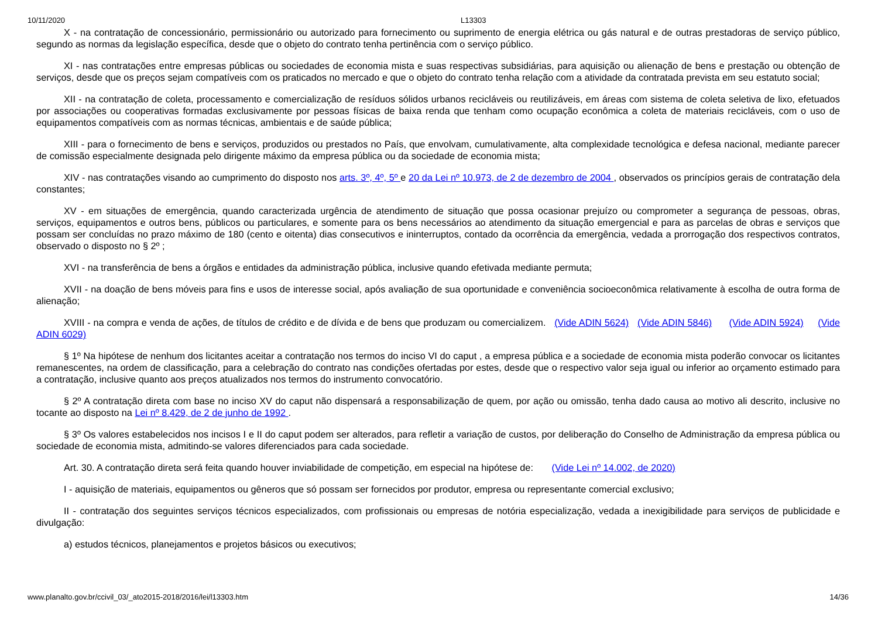10/11/2020 L13303
X - na contratação de concessionário, permissionário ou autorizado para fornecimento ou suprimento de energia elétrica ou gás natural e de outras prestadoras de serviço público, segundo as normas da legislação específica, desde que o objeto do contrato tenha pertinência com o serviço público.
XI - nas contratações entre empresas públicas ou sociedades de economia mista e suas respectivas subsidiárias, para aquisição ou alienação de bens e prestação ou obtenção de serviços, desde que os preços sejam compatíveis com os praticados no mercado e que o objeto do contrato tenha relação com a atividade da contratada prevista em seu estatuto social;
XII - na contratação de coleta, processamento e comercialização de resíduos sólidos urbanos recicláveis ou reutilizáveis, em áreas com sistema de coleta seletiva de lixo, efetuados por associações ou cooperativas formadas exclusivamente por pessoas físicas de baixa renda que tenham como ocupação econômica a coleta de materiais recicláveis, com o uso de equipamentos compatíveis com as normas técnicas, ambientais e de saúde pública;
XIII - para o fornecimento de bens e serviços, produzidos ou prestados no País, que envolvam, cumulativamente, alta complexidade tecnológica e defesa nacional, mediante parecer de comissão especialmente designada pelo dirigente máximo da empresa pública ou da sociedade de economia mista;
XIV - nas contratações visando ao cumprimento do disposto nos arts. 3º, 4º, 5º e 20 da Lei nº 10.973, de 2 de dezembro de 2004 , observados os princípios gerais de contratação dela constantes;
XV - em situações de emergência, quando caracterizada urgência de atendimento de situação que possa ocasionar prejuízo ou comprometer a segurança de pessoas, obras, serviços, equipamentos e outros bens, públicos ou particulares, e somente para os bens necessários ao atendimento da situação emergencial e para as parcelas de obras e serviços que possam ser concluídas no prazo máximo de 180 (cento e oitenta) dias consecutivos e ininterruptos, contado da ocorrência da emergência, vedada a prorrogação dos respectivos contratos, observado o disposto no § 2º ;
XVI - na transferência de bens a órgãos e entidades da administração pública, inclusive quando efetivada mediante permuta;
XVII - na doação de bens móveis para fins e usos de interesse social, após avaliação de sua oportunidade e conveniência socioeconômica relativamente à escolha de outra forma de alienação;
XVIII - na compra e venda de ações, de títulos de crédito e de dívida e de bens que produzam ou comercializem. (Vide ADIN 5624) (Vide ADIN 5846) (Vide ADIN 5924) (Vide ADIN 6029)
§ 1º Na hipótese de nenhum dos licitantes aceitar a contratação nos termos do inciso VI do caput , a empresa pública e a sociedade de economia mista poderão convocar os licitantes remanescentes, na ordem de classificação, para a celebração do contrato nas condições ofertadas por estes, desde que o respectivo valor seja igual ou inferior ao orçamento estimado para a contratação, inclusive quanto aos preços atualizados nos termos do instrumento convocatório.
§ 2º A contratação direta com base no inciso XV do caput não dispensará a responsabilização de quem, por ação ou omissão, tenha dado causa ao motivo ali descrito, inclusive no tocante ao disposto na Lei nº 8.429, de 2 de junho de 1992 .
§ 3º Os valores estabelecidos nos incisos I e II do caput podem ser alterados, para refletir a variação de custos, por deliberação do Conselho de Administração da empresa pública ou sociedade de economia mista, admitindo-se valores diferenciados para cada sociedade.
Art. 30. A contratação direta será feita quando houver inviabilidade de competição, em especial na hipótese de: (Vide Lei nº 14.002, de 2020)
I - aquisição de materiais, equipamentos ou gêneros que só possam ser fornecidos por produtor, empresa ou representante comercial exclusivo;
II - contratação dos seguintes serviços técnicos especializados, com profissionais ou empresas de notória especialização, vedada a inexigibilidade para serviços de publicidade e divulgação:
a) estudos técnicos, planejamentos e projetos básicos ou executivos;
www.planalto.gov.br/ccivil_03/_ato2015-2018/2016/lei/l13303.htm 14/36